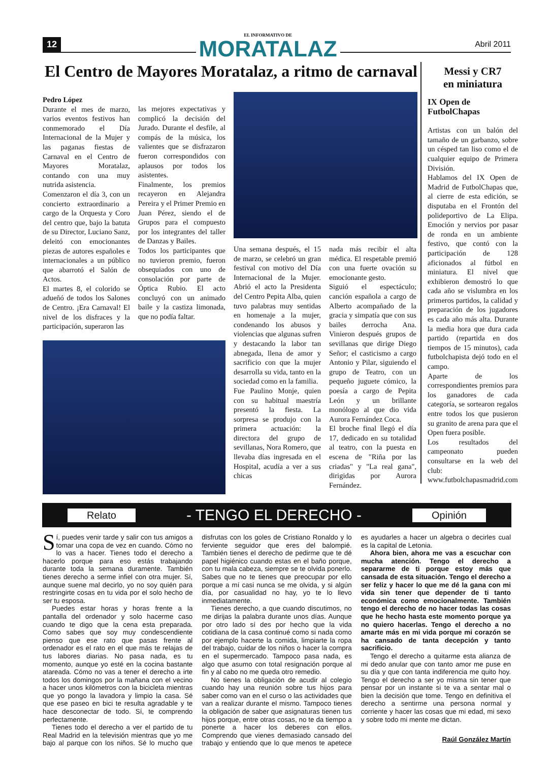12
EL INFORMATIVO DE
MORATALAZ
Abril 2011
El Centro de Mayores Moratalaz, a ritmo de carnaval
Pedro López
Durante el mes de marzo, varios eventos festivos han conmemorado el Día Internacional de la Mujer y las paganas fiestas de Carnaval en el Centro de Mayores Moratalaz, contando con una muy nutrida asistencia.
Comenzaron el día 3, con un concierto extraordinario a cargo de la Orquesta y Coro del centro que, bajo la batuta de su Director, Luciano Sanz, deleitó con emocionantes piezas de autores españoles e internacionales a un público que abarrotó el Salón de Actos.
El martes 8, el colorido se adueñó de todos los Salones de Centro. ¡Era Carnaval! El nivel de los disfraces y la participación, superaron las
las mejores expectativas y complicó la decisión del Jurado. Durante el desfile, al compás de la música, los valientes que se disfrazaron fueron correspondidos con aplausos por todos los asistentes.
Finalmente, los premios recayeron en Alejandra Pereira y el Primer Premio en Juan Pérez, siendo el de Grupos para el compuesto por los integrantes del taller de Danzas y Bailes.
Todos los participantes que no tuvieron premio, fueron obsequiados con uno de consolación por parte de Óptica Rubio. El acto concluyó con un animado baile y la castiza limonada, que no podía faltar.
Una semana después, el 15 de marzo, se celebró un gran festival con motivo del Día Internacional de la Mujer. Abrió el acto la Presidenta del Centro Pepita Alba, quien tuvo palabras muy sentidas en homenaje a la mujer, condenando los abusos y violencias que algunas sufren y destacando la labor tan abnegada, llena de amor y sacrificio con que la mujer desarrolla su vida, tanto en la sociedad como en la familia.
Fue Paulino Monje, quien con su habitual maestría presentó la fiesta. La sorpresa se produjo con la primera actuación: la directora del grupo de sevillanas, Nora Romero, que llevaba días ingresada en el Hospital, acudía a ver a sus chicas
nada más recibir el alta médica. El respetable premió con una fuerte ovación su emocionante gesto.
Siguió el espectáculo; canción española a cargo de Alberto acompañado de la gracia y simpatía que con sus bailes derrocha Ana. Vinieron después grupos de sevillanas que dirige Diego Señor; el casticismo a cargo Antonio y Pilar, siguiendo el grupo de Teatro, con un pequeño juguete cómico, la poesía a cargo de Pepita León y un brillante monólogo al que dio vida Aurora Fernández Coca.
El broche final llegó el día 17, dedicado en su totalidad al teatro, con la puesta en escena de "Riña por las criadas" y "La real gana", dirigidas por Aurora Fernández.
Messi y CR7
en miniatura
IX Open de FutbolChapas
Artistas con un balón del tamaño de un garbanzo, sobre un césped tan liso como el de cualquier equipo de Primera División.
Hablamos del IX Open de Madrid de FutbolChapas que, al cierre de esta edición, se disputaba en el Frontón del polideportivo de La Elipa. Emoción y nervios por pasar de ronda en un ambiente festivo, que contó con la participación de 128 aficionados al fútbol en miniatura. El nivel que exhibieron demostró lo que cada año se vislumbra en los primeros partidos, la calidad y preparación de los jugadores es cada año más alta. Durante la media hora que dura cada partido (repartida en dos tiempos de 15 minutos), cada futbolchapista dejó todo en el campo.
Aparte de los correspondientes premios para los ganadores de cada categoría, se sortearon regalos entre todos los que pusieron su granito de arena para que el Open fuera posible.
Los resultados del campeonato pueden consultarse en la web del club: www.futbolchapasmadrid.com
Relato - TENGO EL DERECHO - Opinión
Sí, puedes venir tarde y salir con tus amigos a tomar una copa de vez en cuando. Cómo no lo vas a hacer. Tienes todo el derecho a hacerlo porque para eso estás trabajando durante toda la semana duramente. También tienes derecho a serme infiel con otra mujer. Sí, aunque suene mal decirlo, yo no soy quién para restringirte cosas en tu vida por el solo hecho de ser tu esposa.
Puedes estar horas y horas frente a la pantalla del ordenador y solo hacerme caso cuando te digo que la cena esta preparada. Como sabes que soy muy condescendiente pienso que ese rato que pasas frente al ordenador es el rato en el que más te relajas de tus labores diarias. No pasa nada, es tu momento, aunque yo esté en la cocina bastante atareada. Cómo no vas a tener el derecho a irte todos los domingos por la mañana con el vecino a hacer unos kilómetros con la bicicleta mientras que yo pongo la lavadora y limpio la casa. Sé que ese paseo en bici te resulta agradable y te hace desconectar de todo. Sí, te comprendo perfectamente.
Tienes todo el derecho a ver el partido de tu Real Madrid en la televisión mientras que yo me bajo al parque con los niños. Sé lo mucho que disfrutas con los goles de Cristiano Ronaldo y lo ferviente seguidor que eres del balompié. También tienes el derecho de pedirme que te dé papel higiénico cuando estas en el baño porque, con tu mala cabeza, siempre se te olvida ponerlo. Sabes que no te tienes que preocupar por ello porque a mí casi nunca se me olvida, y si algún día, por casualidad no hay, yo te lo llevo inmediatamente.
Tienes derecho, a que cuando discutimos, no me dirijas la palabra durante unos días. Aunque por otro lado sí des por hecho que la vida cotidiana de la casa continué como si nada como por ejemplo hacerte la comida, limpiarte la ropa del trabajo, cuidar de los niños o hacer la compra en el supermercado. Tampoco pasa nada, es algo que asumo con total resignación porque al fin y al cabo no me queda otro remedio.
No tienes la obligación de acudir al colegio cuando hay una reunión sobre tus hijos para saber como van en el curso o las actividades que van a realizar durante el mismo. Tampoco tienes la obligación de saber que asignaturas tienen tus hijos porque, entre otras cosas, no te da tiempo a ponerte a hacer los deberes con ellos. Comprendo que vienes demasiado cansado del trabajo y entiendo que lo que menos te apetece es ayudarles a hacer un algebra o decirles cual es la capital de Letonia.
Ahora bien, ahora me vas a escuchar con mucha atención. Tengo el derecho a separarme de ti porque estoy más que cansada de esta situación. Tengo el derecho a ser feliz y hacer lo que me dé la gana con mi vida sin tener que depender de ti tanto económica como emocionalmente. También tengo el derecho de no hacer todas las cosas que he hecho hasta este momento porque ya no quiero hacerlas. Tengo el derecho a no amarte más en mi vida porque mi corazón se ha cansado de tanta decepción y tanto sacrificio.
Tengo el derecho a quitarme esta alianza de mi dedo anular que con tanto amor me puse en su día y que con tanta indiferencia me quito hoy. Tengo el derecho a ser yo misma sin tener que pensar por un instante si te va a sentar mal o bien la decisión que tome. Tengo en definitiva el derecho a sentirme una persona normal y corriente y hacer las cosas que mi edad, mi sexo y sobre todo mi mente me dictan.
Raúl González Martín